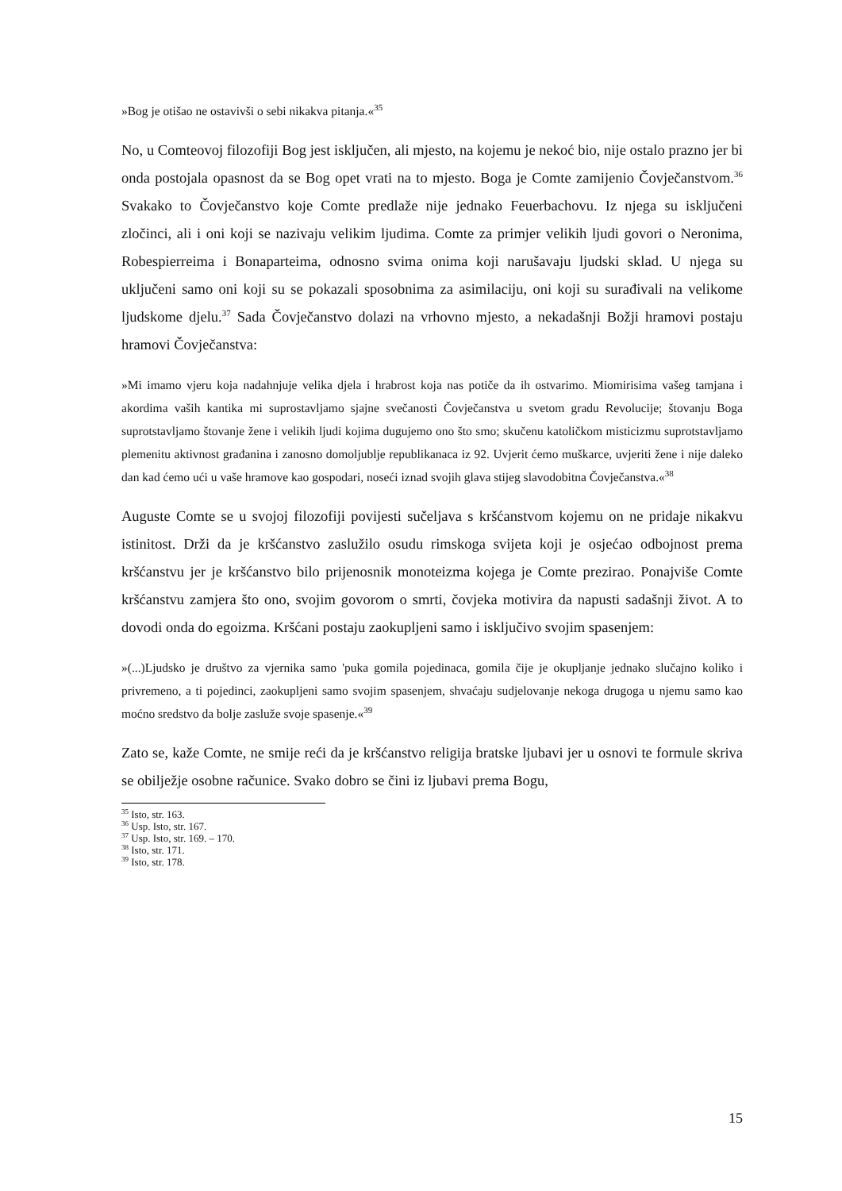»Bog je otišao ne ostavivši o sebi nikakva pitanja.«<sup>35</sup>
No, u Comteovoj filozofiji Bog jest isključen, ali mjesto, na kojemu je nekoć bio, nije ostalo prazno jer bi onda postojala opasnost da se Bog opet vrati na to mjesto. Boga je Comte zamijenio Čovječanstvom.<sup>36</sup> Svakako to Čovječanstvo koje Comte predlaže nije jednako Feuerbachovu. Iz njega su isključeni zločinci, ali i oni koji se nazivaju velikim ljudima. Comte za primjer velikih ljudi govori o Neronima, Robespierreima i Bonaparteima, odnosno svima onima koji narušavaju ljudski sklad. U njega su uključeni samo oni koji su se pokazali sposobnima za asimilaciju, oni koji su surađivali na velikome ljudskome djelu.<sup>37</sup> Sada Čovječanstvo dolazi na vrhovno mjesto, a nekadašnji Božji hramovi postaju hramovi Čovječanstva:
»Mi imamo vjeru koja nadahnjuje velika djela i hrabrost koja nas potiče da ih ostvarimo. Miomirisima vašeg tamjana i akordima vaših kantika mi suprostavljamo sjajne svečanosti Čovječanstva u svetom gradu Revolucije; štovanju Boga suprotstavljamo štovanje žene i velikih ljudi kojima dugujemo ono što smo; skučenu katoličkom misticizmu suprotstavljamo plemenitu aktivnost građanina i zanosno domoljublje republikanaca iz 92. Uvjerit ćemo muškarce, uvjeriti žene i nije daleko dan kad ćemo ući u vaše hramove kao gospodari, noseći iznad svojih glava stijeg slavodobitna Čovječanstva.«<sup>38</sup>
Auguste Comte se u svojoj filozofiji povijesti sučeljava s kršćanstvom kojemu on ne pridaje nikakvu istinitost. Drži da je kršćanstvo zaslužilo osudu rimskoga svijeta koji je osjećao odbojnost prema kršćanstvu jer je kršćanstvo bilo prijenosnik monoteizma kojega je Comte prezirao. Ponajviše Comte kršćanstvu zamjera što ono, svojim govorom o smrti, čovjeka motivira da napusti sadašnji život. A to dovodi onda do egoizma. Kršćani postaju zaokupljeni samo i isključivo svojim spasenjem:
»(...)Ljudsko je društvo za vjernika samo 'puka gomila pojedinaca, gomila čije je okupljanje jednako slučajno koliko i privremeno, a ti pojedinci, zaokupljeni samo svojim spasenjem, shvaćaju sudjelovanje nekoga drugoga u njemu samo kao moćno sredstvo da bolje zasluže svoje spasenje.«<sup>39</sup>
Zato se, kaže Comte, ne smije reći da je kršćanstvo religija bratske ljubavi jer u osnovi te formule skriva se obilježje osobne računice. Svako dobro se čini iz ljubavi prema Bogu,
<sup>35</sup> Isto, str. 163.
<sup>36</sup> Usp. Isto, str. 167.
<sup>37</sup> Usp. Isto, str. 169. – 170.
<sup>38</sup> Isto, str. 171.
<sup>39</sup> Isto, str. 178.
15